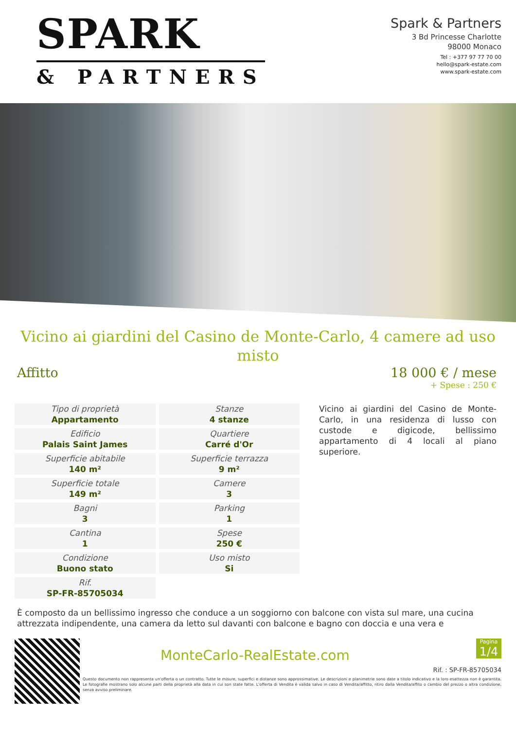SPARK
& PARTNERS
Spark & Partners
3 Bd Princesse Charlotte
98000 Monaco
Tel : +377 97 77 70 00
hello@spark-estate.com
www.spark-estate.com
Vicino ai giardini del Casino de Monte-Carlo, 4 camere ad uso misto
Affitto 18 000 € / mese
+ Spese : 250 €
| Tipo di proprietà Appartamento | Stanze 4 stanze |
| Edificio Palais Saint James | Quartiere Carré d'Or |
| Superficie abitabile 140 m² | Superficie terrazza 9 m² |
| Superficie totale 149 m² | Camere 3 |
| Bagni 3 | Parking 1 |
| Cantina 1 | Spese 250 € |
| Condizione Buono stato | Uso misto Si |
| Rif. SP-FR-85705034 | |
Vicino ai giardini del Casino de Monte-Carlo, in una residenza di lusso con custode e digicode, bellissimo appartamento di 4 locali al piano superiore.
È composto da un bellissimo ingresso che conduce a un soggiorno con balcone con vista sul mare, una cucina attrezzata indipendente, una camera da letto sul davanti con balcone e bagno con doccia e una vera e
MonteCarlo-RealEstate.com
Pagina
1/4
Rif. : SP-FR-85705034
Questo documento non rappresenta un'offerta o un contratto. Tutte le misure, superfici e distanze sono approssimative. Le descrizioni e planimetrie sono date a titolo indicativo e la loro esattezza non è garantita. Le fotografie mostrano solo alcune parti della proprietà alla data in cui son state fatte. L'offerta di Vendita è valida salvo in caso di Vendita/affitto, ritiro dalla Vendita/affito o cambio del prezzo o altra condizione, senza avviso preliminare.